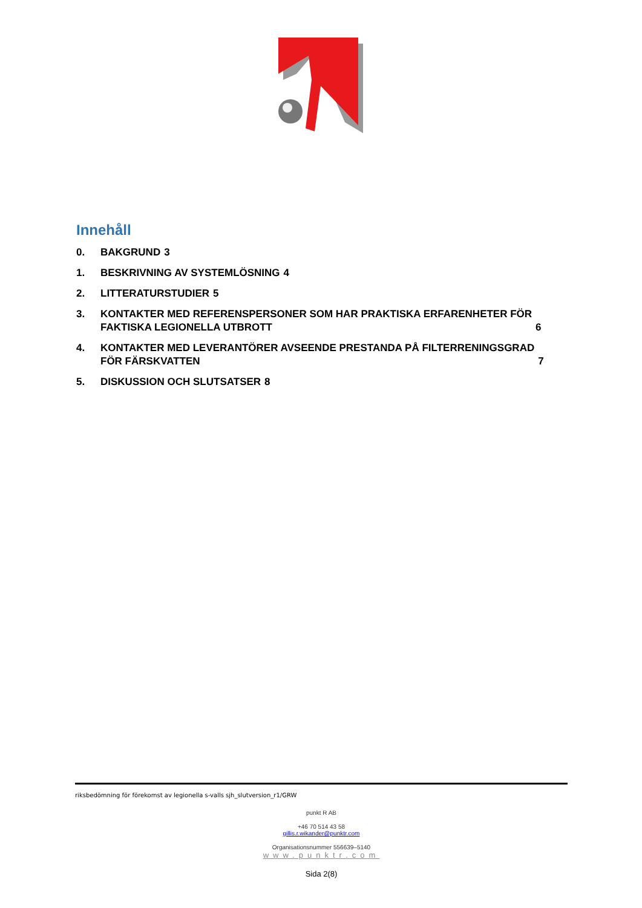Innehåll
0. BAKGRUND 3
1. BESKRIVNING AV SYSTEMLÖSNING 4
2. LITTERATURSTUDIER 5
3. KONTAKTER MED REFERENSPERSONER SOM HAR PRAKTISKA ERFARENHETER FÖR
FAKTISKA LEGIONELLA UTBROTT 6
4. KONTAKTER MED LEVERANTÖRER AVSEENDE PRESTANDA PÅ FILTERRENINGSGRAD
FÖR FÄRSKVATTEN 7
5. DISKUSSION OCH SLUTSATSER 8
riksbedömning för förekomst av legionella s-valls sjh_slutversion_r1/GRW
punkt R AB
+46 70 514 43 58
gillis.r.wikander@punktr.com
Organisationsnummer 556639–5140
www.punktr.com
Sida 2(8)